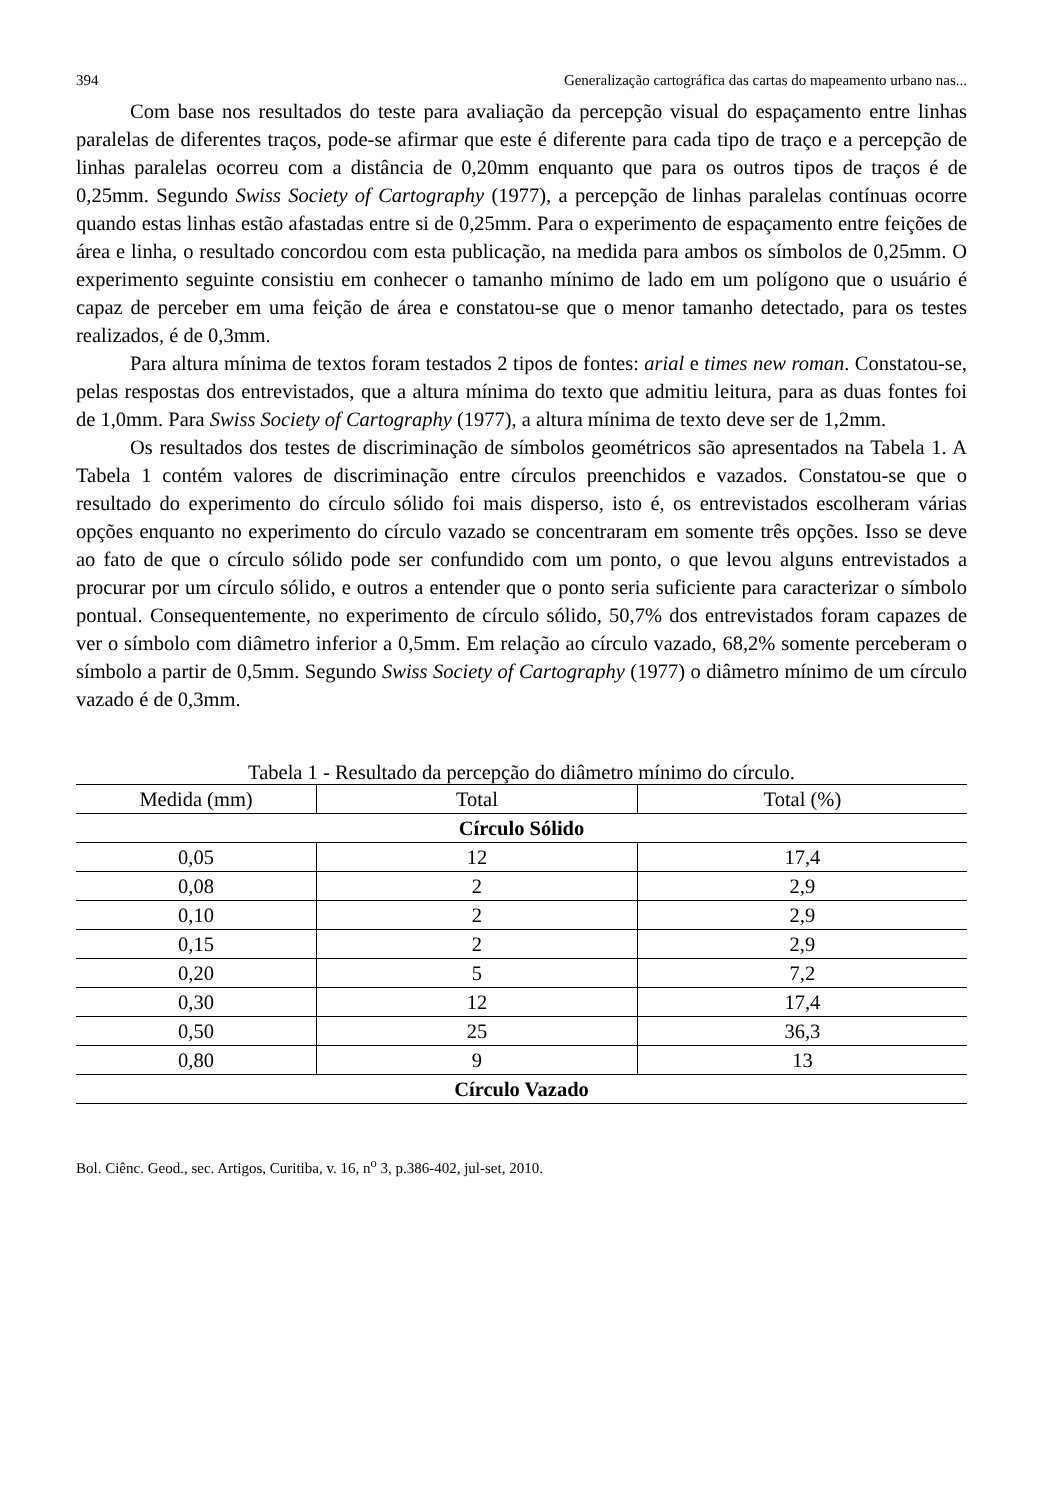394 Generalização cartográfica das cartas do mapeamento urbano nas...
Com base nos resultados do teste para avaliação da percepção visual do espaçamento entre linhas paralelas de diferentes traços, pode-se afirmar que este é diferente para cada tipo de traço e a percepção de linhas paralelas ocorreu com a distância de 0,20mm enquanto que para os outros tipos de traços é de 0,25mm. Segundo Swiss Society of Cartography (1977), a percepção de linhas paralelas contínuas ocorre quando estas linhas estão afastadas entre si de 0,25mm. Para o experimento de espaçamento entre feições de área e linha, o resultado concordou com esta publicação, na medida para ambos os símbolos de 0,25mm. O experimento seguinte consistiu em conhecer o tamanho mínimo de lado em um polígono que o usuário é capaz de perceber em uma feição de área e constatou-se que o menor tamanho detectado, para os testes realizados, é de 0,3mm.
Para altura mínima de textos foram testados 2 tipos de fontes: arial e times new roman. Constatou-se, pelas respostas dos entrevistados, que a altura mínima do texto que admitiu leitura, para as duas fontes foi de 1,0mm. Para Swiss Society of Cartography (1977), a altura mínima de texto deve ser de 1,2mm.
Os resultados dos testes de discriminação de símbolos geométricos são apresentados na Tabela 1. A Tabela 1 contém valores de discriminação entre círculos preenchidos e vazados. Constatou-se que o resultado do experimento do círculo sólido foi mais disperso, isto é, os entrevistados escolheram várias opções enquanto no experimento do círculo vazado se concentraram em somente três opções. Isso se deve ao fato de que o círculo sólido pode ser confundido com um ponto, o que levou alguns entrevistados a procurar por um círculo sólido, e outros a entender que o ponto seria suficiente para caracterizar o símbolo pontual. Consequentemente, no experimento de círculo sólido, 50,7% dos entrevistados foram capazes de ver o símbolo com diâmetro inferior a 0,5mm. Em relação ao círculo vazado, 68,2% somente perceberam o símbolo a partir de 0,5mm. Segundo Swiss Society of Cartography (1977) o diâmetro mínimo de um círculo vazado é de 0,3mm.
Tabela 1 - Resultado da percepção do diâmetro mínimo do círculo.
| Medida (mm) | Total | Total (%) |
| --- | --- | --- |
| Círculo Sólido | | |
| 0,05 | 12 | 17,4 |
| 0,08 | 2 | 2,9 |
| 0,10 | 2 | 2,9 |
| 0,15 | 2 | 2,9 |
| 0,20 | 5 | 7,2 |
| 0,30 | 12 | 17,4 |
| 0,50 | 25 | 36,3 |
| 0,80 | 9 | 13 |
| Círculo Vazado | | |
Bol. Ciênc. Geod., sec. Artigos, Curitiba, v. 16, n<sup>o</sup> 3, p.386-402, jul-set, 2010.